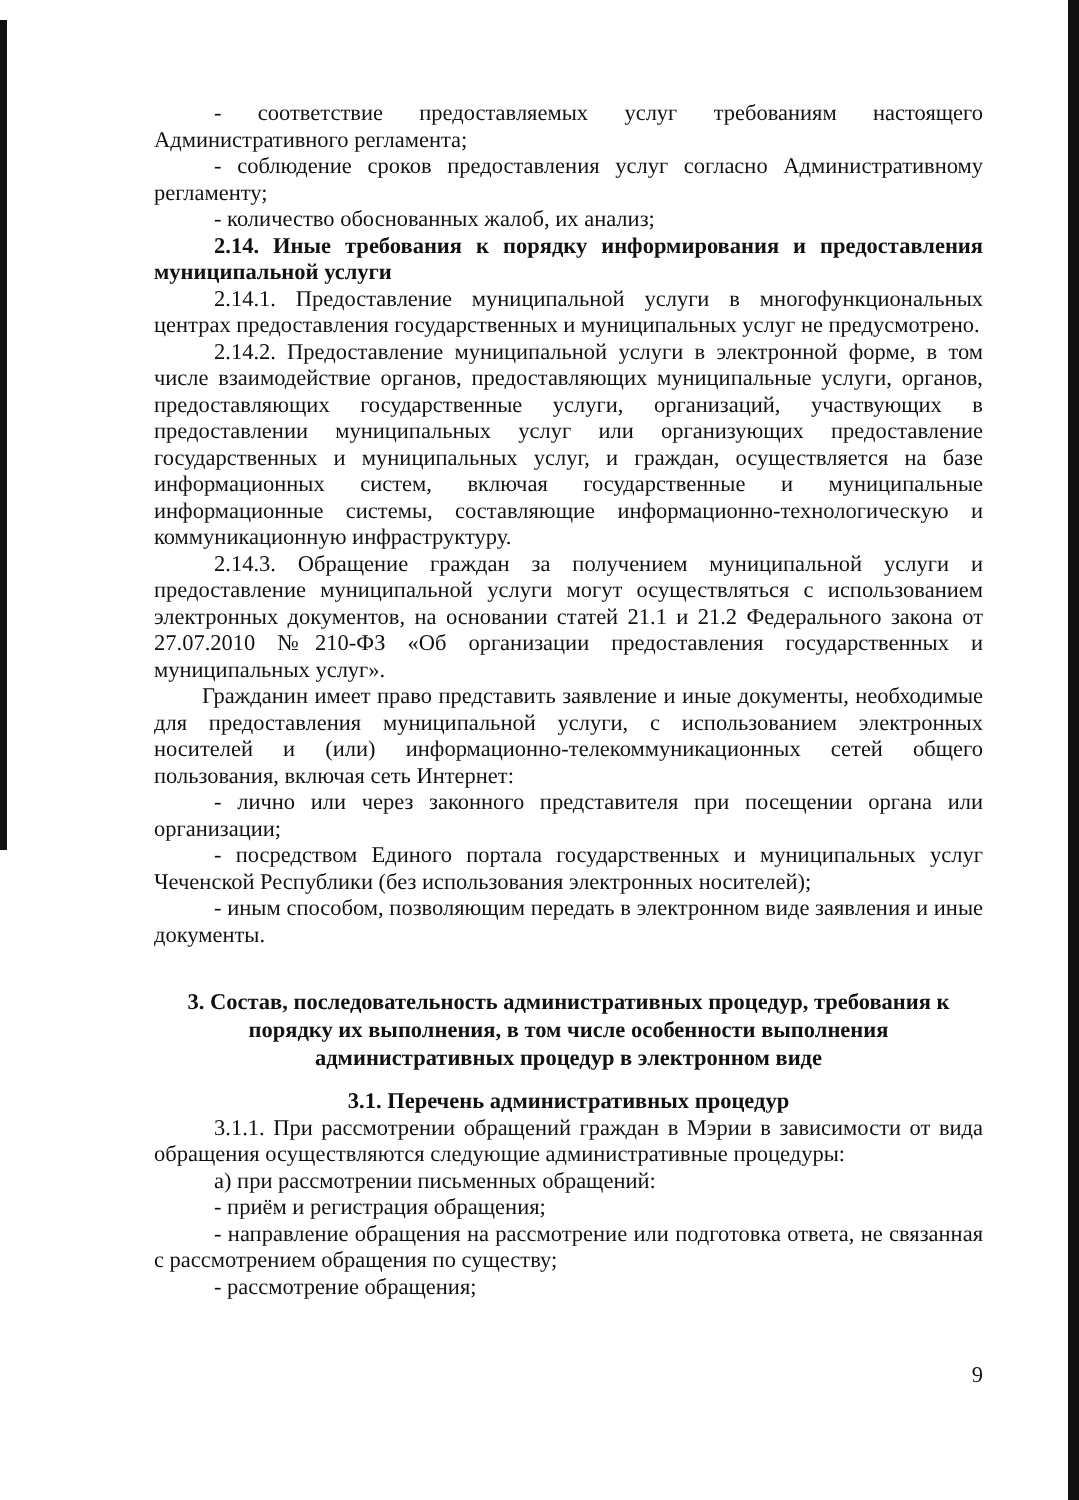- соответствие предоставляемых услуг требованиям настоящего Административного регламента;
- соблюдение сроков предоставления услуг согласно Административному регламенту;
- количество обоснованных жалоб, их анализ;
2.14. Иные требования к порядку информирования и предоставления муниципальной услуги
2.14.1. Предоставление муниципальной услуги в многофункциональных центрах предоставления государственных и муниципальных услуг не предусмотрено.
2.14.2. Предоставление муниципальной услуги в электронной форме, в том числе взаимодействие органов, предоставляющих муниципальные услуги, органов, предоставляющих государственные услуги, организаций, участвующих в предоставлении муниципальных услуг или организующих предоставление государственных и муниципальных услуг, и граждан, осуществляется на базе информационных систем, включая государственные и муниципальные информационные системы, составляющие информационно-технологическую и коммуникационную инфраструктуру.
2.14.3. Обращение граждан за получением муниципальной услуги и предоставление муниципальной услуги могут осуществляться с использованием электронных документов, на основании статей 21.1 и 21.2 Федерального закона от 27.07.2010 №210-ФЗ «Об организации предоставления государственных и муниципальных услуг».
Гражданин имеет право представить заявление и иные документы, необходимые для предоставления муниципальной услуги, с использованием электронных носителей и (или) информационно-телекоммуникационных сетей общего пользования, включая сеть Интернет:
- лично или через законного представителя при посещении органа или организации;
- посредством Единого портала государственных и муниципальных услуг Чеченской Республики (без использования электронных носителей);
- иным способом, позволяющим передать в электронном виде заявления и иные документы.
3. Состав, последовательность административных процедур, требования к порядку их выполнения, в том числе особенности выполнения административных процедур в электронном виде
3.1. Перечень административных процедур
3.1.1. При рассмотрении обращений граждан в Мэрии в зависимости от вида обращения осуществляются следующие административные процедуры:
а) при рассмотрении письменных обращений:
- приём и регистрация обращения;
- направление обращения на рассмотрение или подготовка ответа, не связанная с рассмотрением обращения по существу;
- рассмотрение обращения;
9